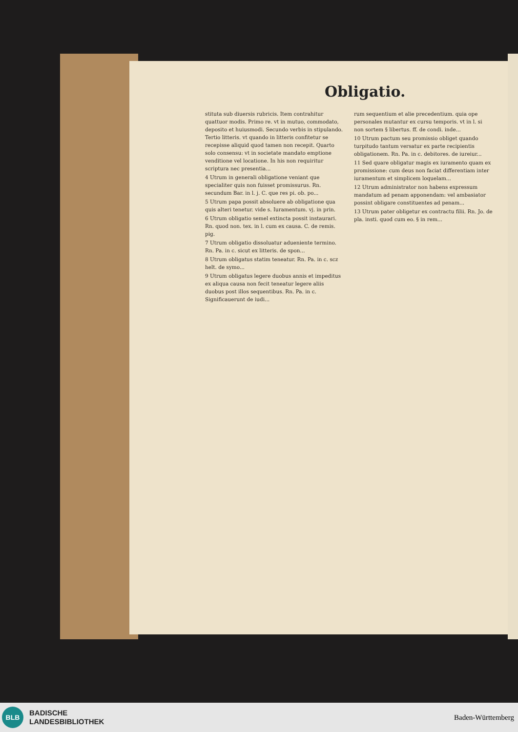Obligatio.
stituta sub diuersis rubricis. Item contrahitur quattuor modis. Primo re. vt in mutuo, commodato, deposito et huiusmodi. Secundo verbis in stipulando. Tertio litteris. vt quando in litteris confitetur se recepisse aliquid quod tamen non recepit. Quarto solo consensu: vt in societate mandato emptione venditione vel locatione. In his non requiritur scriptura nec presentia...
4 Utrum in generali obligatione veniant que specialiter quis non fuisset promissurus. Rn. secundum Bar. in l. j. C. que res pi. ob. po...
5 Utrum papa possit absoluere ab obligatione qua quis alteri tenetur. vide s. Iuramentum. vj. in prin.
6 Utrum obligatio semel extincta possit instaurari. Rn. quod non. tex. in l. cum ex causa. C. de remis. pig.
7 Utrum obligatio dissoluatur adueniente termino. Rn. Pa. in c. sicut ex litteris. de spon...
8 Utrum obligatus statim teneatur. Rn. Pa. in c. scz helt. de symo...
9 Utrum obligatus legere duobus annis et impeditus ex aliqua causa non fecit teneatur legere aliis duobus post illos sequentibus. Rn. Pa. in c. Significauerunt de iudi...
rum sequentium et alie precedentium. quia ope personales mutantur ex cursu temporis. vt in l. si non sortem § libertus. ff. de condi. inde...
10 Utrum pactum seu promissio obliget quando turpitudo tantum versatur ex parte recipientis obligationem. Rn. Pa. in c. debitores. de iureiur...
11 Sed quare obligatur magis ex iuramento quam ex promissione: cum deus non faciat differentiam inter iuramentum et simplicem loquelam...
12 Utrum administrator non habens expressum mandatum ad penam apponendam: vel ambasiator possint obligare constituentes ad penam...
13 Utrum pater obligetur ex contractu filii. Rn. Jo. de pla. insti. quod cum eo. § in rem...
BLB
BADISCHE
LANDESBIBLIOTHEK
Baden-Württemberg